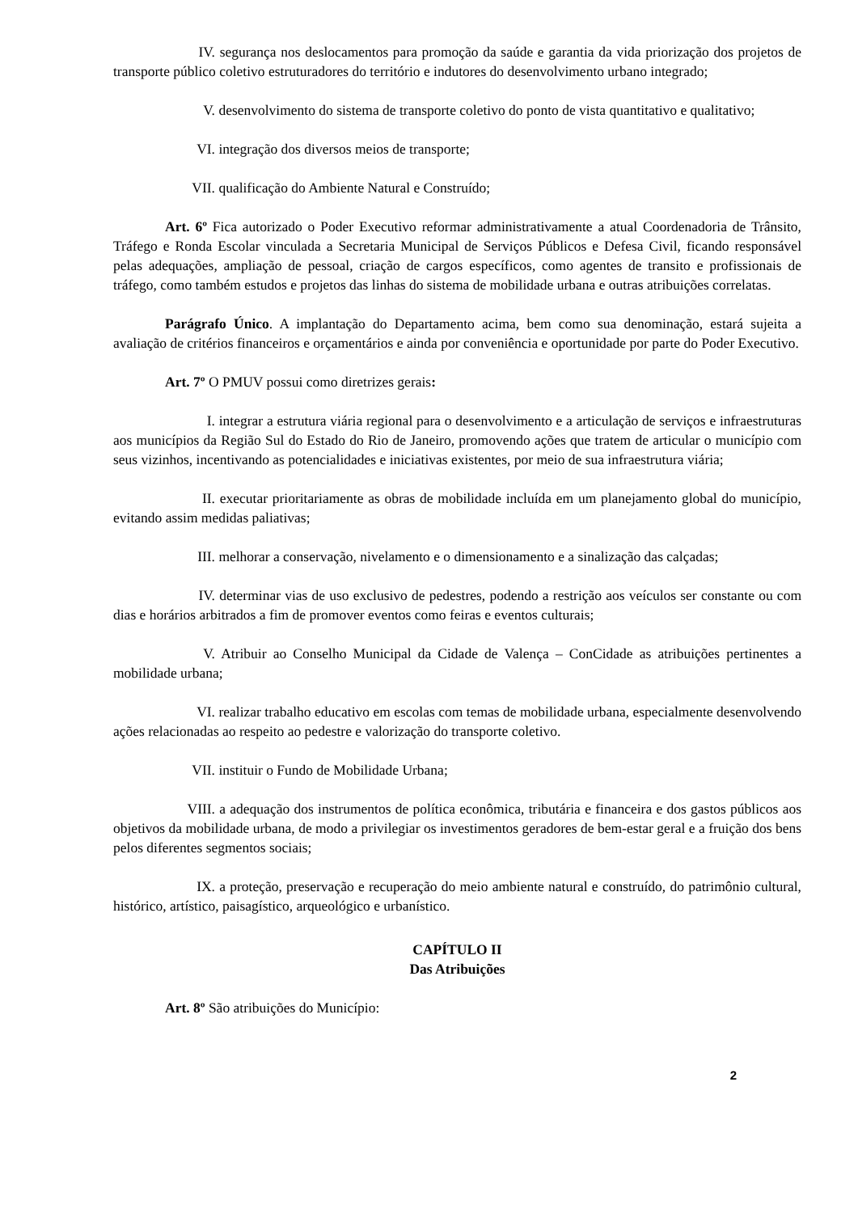IV. segurança nos deslocamentos para promoção da saúde e garantia da vida priorização dos projetos de transporte público coletivo estruturadores do território e indutores do desenvolvimento urbano integrado;
V. desenvolvimento do sistema de transporte coletivo do ponto de vista quantitativo e qualitativo;
VI. integração dos diversos meios de transporte;
VII. qualificação do Ambiente Natural e Construído;
Art. 6º Fica autorizado o Poder Executivo reformar administrativamente a atual Coordenadoria de Trânsito, Tráfego e Ronda Escolar vinculada a Secretaria Municipal de Serviços Públicos e Defesa Civil, ficando responsável pelas adequações, ampliação de pessoal, criação de cargos específicos, como agentes de transito e profissionais de tráfego, como também estudos e projetos das linhas do sistema de mobilidade urbana e outras atribuições correlatas.
Parágrafo Único. A implantação do Departamento acima, bem como sua denominação, estará sujeita a avaliação de critérios financeiros e orçamentários e ainda por conveniência e oportunidade por parte do Poder Executivo.
Art. 7º O PMUV possui como diretrizes gerais:
I. integrar a estrutura viária regional para o desenvolvimento e a articulação de serviços e infraestruturas aos municípios da Região Sul do Estado do Rio de Janeiro, promovendo ações que tratem de articular o município com seus vizinhos, incentivando as potencialidades e iniciativas existentes, por meio de sua infraestrutura viária;
II. executar prioritariamente as obras de mobilidade incluída em um planejamento global do município, evitando assim medidas paliativas;
III. melhorar a conservação, nivelamento e o dimensionamento e a sinalização das calçadas;
IV. determinar vias de uso exclusivo de pedestres, podendo a restrição aos veículos ser constante ou com dias e horários arbitrados a fim de promover eventos como feiras e eventos culturais;
V. Atribuir ao Conselho Municipal da Cidade de Valença – ConCidade as atribuições pertinentes a mobilidade urbana;
VI. realizar trabalho educativo em escolas com temas de mobilidade urbana, especialmente desenvolvendo ações relacionadas ao respeito ao pedestre e valorização do transporte coletivo.
VII. instituir o Fundo de Mobilidade Urbana;
VIII. a adequação dos instrumentos de política econômica, tributária e financeira e dos gastos públicos aos objetivos da mobilidade urbana, de modo a privilegiar os investimentos geradores de bem-estar geral e a fruição dos bens pelos diferentes segmentos sociais;
IX. a proteção, preservação e recuperação do meio ambiente natural e construído, do patrimônio cultural, histórico, artístico, paisagístico, arqueológico e urbanístico.
CAPÍTULO II
Das Atribuições
Art. 8º São atribuições do Município:
2